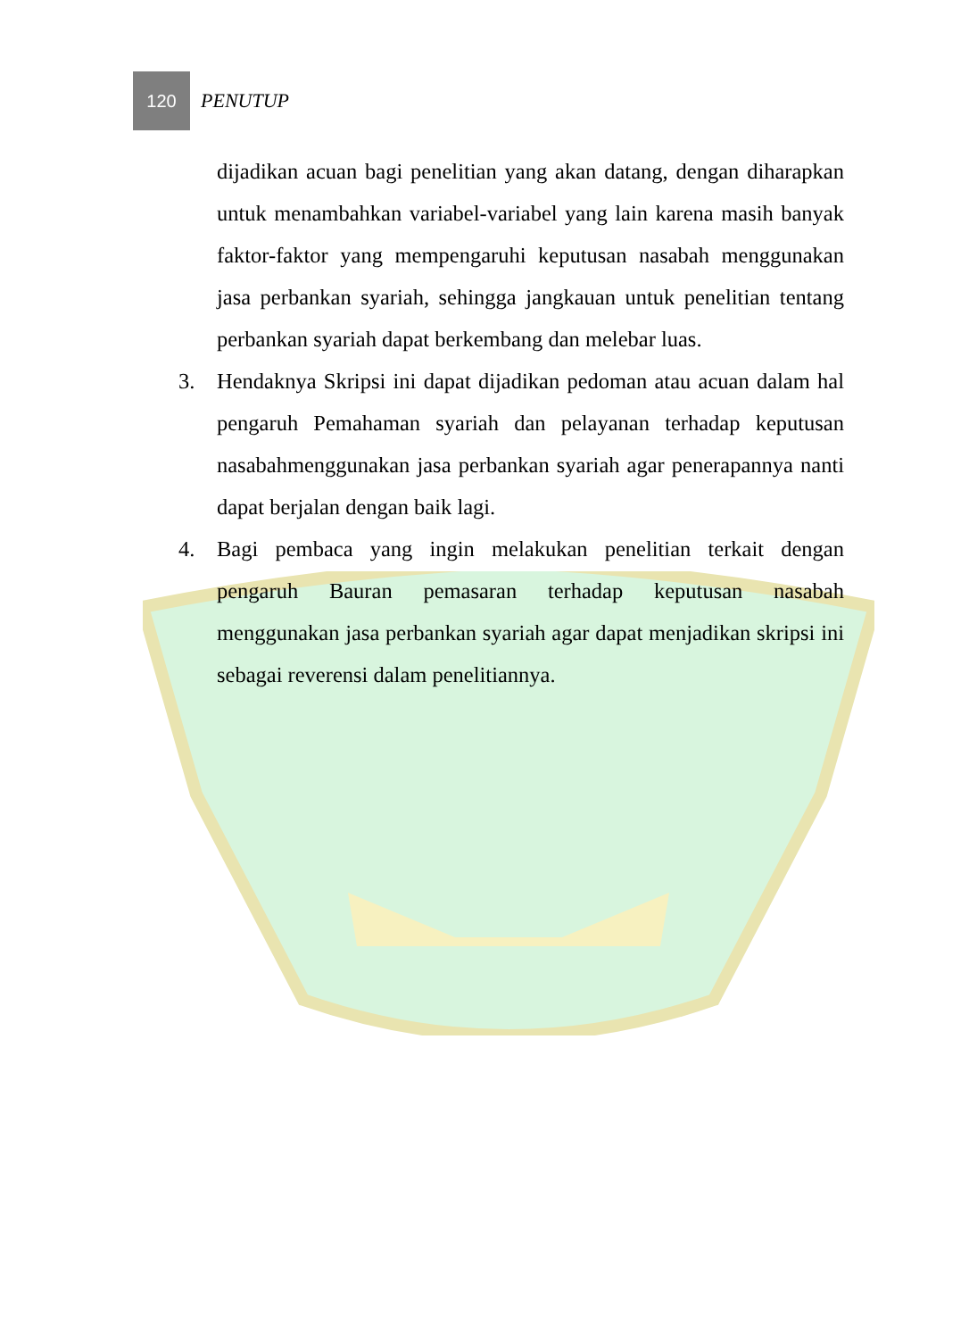120
PENUTUP
dijadikan acuan bagi penelitian yang akan datang, dengan diharapkan untuk menambahkan variabel-variabel yang lain karena masih banyak faktor-faktor yang mempengaruhi keputusan nasabah menggunakan jasa perbankan syariah, sehingga jangkauan untuk penelitian tentang perbankan syariah dapat berkembang dan melebar luas.
3. Hendaknya Skripsi ini dapat dijadikan pedoman atau acuan dalam hal pengaruh Pemahaman syariah dan pelayanan terhadap keputusan nasabahmenggunakan jasa perbankan syariah agar penerapannya nanti dapat berjalan dengan baik lagi.
4. Bagi pembaca yang ingin melakukan penelitian terkait dengan pengaruh Bauran pemasaran terhadap keputusan nasabah menggunakan jasa perbankan syariah agar dapat menjadikan skripsi ini sebagai reverensi dalam penelitiannya.